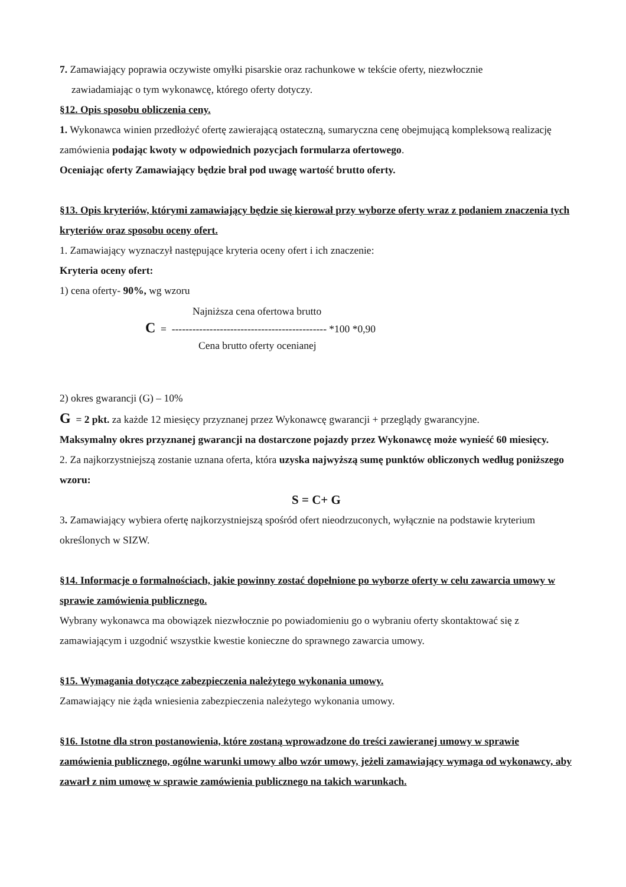7. Zamawiający poprawia oczywiste omyłki pisarskie oraz rachunkowe w tekście oferty, niezwłocznie
zawiadamiając o tym wykonawcę, którego oferty dotyczy.
§12. Opis sposobu obliczenia ceny.
1. Wykonawca winien przedłożyć ofertę zawierającą ostateczną, sumaryczna cenę obejmującą kompleksową realizację zamówienia podając kwoty w odpowiednich pozycjach formularza ofertowego.
Oceniając oferty Zamawiający będzie brał pod uwagę wartość brutto oferty.
§13. Opis kryteriów, którymi zamawiający będzie się kierował przy wyborze oferty wraz z podaniem znaczenia tych kryteriów oraz sposobu oceny ofert.
1. Zamawiający wyznaczył następujące kryteria oceny ofert i ich znaczenie:
Kryteria oceny ofert:
1) cena oferty- 90%, wg wzoru
Najniższa cena ofertowa brutto
C = --------------------------------------------- *100 *0,90
Cena brutto oferty ocenianej
2) okres gwarancji (G) – 10%
G = 2 pkt. za każde 12 miesięcy przyznanej przez Wykonawcę gwarancji + przeglądy gwarancyjne.
Maksymalny okres przyznanej gwarancji na dostarczone pojazdy przez Wykonawcę może wynieść 60 miesięcy.
2. Za najkorzystniejszą zostanie uznana oferta, która uzyska najwyższą sumę punktów obliczonych według poniższego wzoru:
S = C+ G
3. Zamawiający wybiera ofertę najkorzystniejszą spośród ofert nieodrzuconych, wyłącznie na podstawie kryterium określonych w SIZW.
§14. Informacje o formalnościach, jakie powinny zostać dopełnione po wyborze oferty w celu zawarcia umowy w sprawie zamówienia publicznego.
Wybrany wykonawca ma obowiązek niezwłocznie po powiadomieniu go o wybraniu oferty skontaktować się z zamawiającym i uzgodnić wszystkie kwestie konieczne do sprawnego zawarcia umowy.
§15. Wymagania dotyczące zabezpieczenia należytego wykonania umowy.
Zamawiający nie żąda wniesienia zabezpieczenia należytego wykonania umowy.
§16. Istotne dla stron postanowienia, które zostaną wprowadzone do treści zawieranej umowy w sprawie zamówienia publicznego, ogólne warunki umowy albo wzór umowy, jeżeli zamawiający wymaga od wykonawcy, aby zawarł z nim umowę w sprawie zamówienia publicznego na takich warunkach.